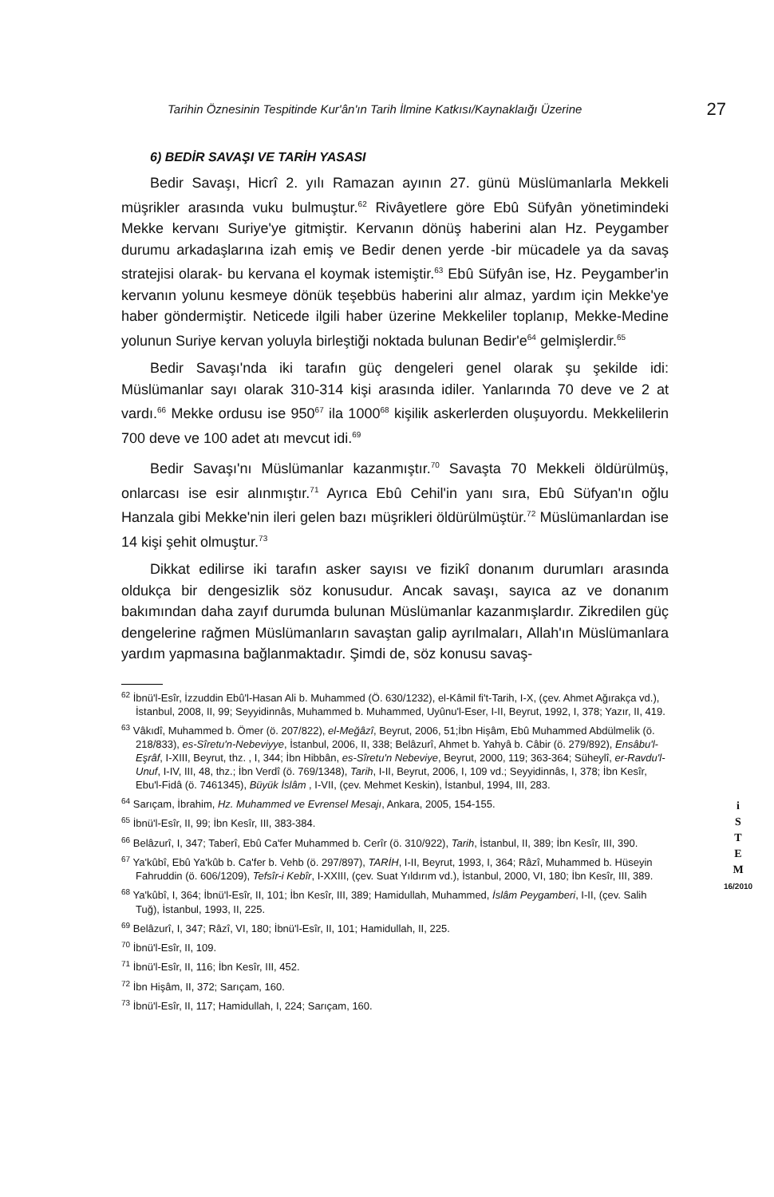Tarihin Öznesinin Tespitinde Kur'ân'ın Tarih İlmine Katkısı/Kaynaklaığı Üzerine 27
6) BEDİR SAVAŞI VE TARİH YASASI
Bedir Savaşı, Hicrî 2. yılı Ramazan ayının 27. günü Müslümanlarla Mekkeli müşrikler arasında vuku bulmuştur.<sup>62</sup> Rivâyetlere göre Ebû Süfyân yönetimindeki Mekke kervanı Suriye'ye gitmiştir. Kervanın dönüş haberini alan Hz. Peygamber durumu arkadaşlarına izah emiş ve Bedir denen yerde -bir mücadele ya da savaş stratejisi olarak- bu kervana el koymak istemiştir.<sup>63</sup> Ebû Süfyân ise, Hz. Peygamber'in kervanın yolunu kesmeye dönük teşebbüs haberini alır almaz, yardım için Mekke'ye haber göndermiştir. Neticede ilgili haber üzerine Mekkeliler toplanıp, Mekke-Medine yolunun Suriye kervan yoluyla birleştiği noktada bulunan Bedir'e<sup>64</sup> gelmişlerdir.<sup>65</sup>
Bedir Savaşı'nda iki tarafın güç dengeleri genel olarak şu şekilde idi: Müslümanlar sayı olarak 310-314 kişi arasında idiler. Yanlarında 70 deve ve 2 at vardı.<sup>66</sup> Mekke ordusu ise 950<sup>67</sup> ila 1000<sup>68</sup> kişilik askerlerden oluşuyordu. Mekkelilerin 700 deve ve 100 adet atı mevcut idi.<sup>69</sup>
Bedir Savaşı'nı Müslümanlar kazanmıştır.<sup>70</sup> Savaşta 70 Mekkeli öldürülmüş, onlarcası ise esir alınmıştır.<sup>71</sup> Ayrıca Ebû Cehil'in yanı sıra, Ebû Süfyan'ın oğlu Hanzala gibi Mekke'nin ileri gelen bazı müşrikleri öldürülmüştür.<sup>72</sup> Müslümanlardan ise 14 kişi şehit olmuştur.<sup>73</sup>
Dikkat edilirse iki tarafın asker sayısı ve fizikî donanım durumları arasında oldukça bir dengesizlik söz konusudur. Ancak savaşı, sayıca az ve donanım bakımından daha zayıf durumda bulunan Müslümanlar kazanmışlardır. Zikredilen güç dengelerine rağmen Müslümanların savaştan galip ayrılmaları, Allah'ın Müslümanlara yardım yapmasına bağlanmaktadır. Şimdi de, söz konusu savaş-
<sup>62</sup> İbnü'l-Esîr, İzzuddin Ebû'l-Hasan Ali b. Muhammed (Ö. 630/1232), el-Kâmil fi't-Tarih, I-X, (çev. Ahmet Ağırakça vd.), İstanbul, 2008, II, 99; Seyyidinnâs, Muhammed b. Muhammed, Uyûnu'l-Eser, I-II, Beyrut, 1992, I, 378; Yazır, II, 419.
<sup>63</sup> Vâkıdî, Muhammed b. Ömer (ö. 207/822), el-Meğâzî, Beyrut, 2006, 51;İbn Hişâm, Ebû Muhammed Abdülmelik (ö. 218/833), es-Sîretu'n-Nebeviyye, İstanbul, 2006, II, 338; Belâzurî, Ahmet b. Yahyâ b. Câbir (ö. 279/892), Ensâbu'l-Eşrâf, I-XIII, Beyrut, thz. , I, 344; İbn Hibbân, es-Sîretu'n Nebeviye, Beyrut, 2000, 119; 363-364; Süheylî, er-Ravdu'l-Unuf, I-IV, III, 48, thz.; İbn Verdî (ö. 769/1348), Tarih, I-II, Beyrut, 2006, I, 109 vd.; Seyyidinnâs, I, 378; İbn Kesîr, Ebu'l-Fidâ (ö. 7461345), Büyük İslâm , I-VII, (çev. Mehmet Keskin), İstanbul, 1994, III, 283.
<sup>64</sup> Sarıçam, İbrahim, Hz. Muhammed ve Evrensel Mesajı, Ankara, 2005, 154-155.
<sup>65</sup> İbnü'l-Esîr, II, 99; İbn Kesîr, III, 383-384.
<sup>66</sup> Belâzurî, I, 347; Taberî, Ebû Ca'fer Muhammed b. Cerîr (ö. 310/922), Tarih, İstanbul, II, 389; İbn Kesîr, III, 390.
<sup>67</sup> Ya'kûbî, Ebû Ya'kûb b. Ca'fer b. Vehb (ö. 297/897), TARİH, I-II, Beyrut, 1993, I, 364; Râzî, Muhammed b. Hüseyin Fahruddin (ö. 606/1209), Tefsîr-i Kebîr, I-XXIII, (çev. Suat Yıldırım vd.), İstanbul, 2000, VI, 180; İbn Kesîr, III, 389.
<sup>68</sup> Ya'kûbî, I, 364; İbnü'l-Esîr, II, 101; İbn Kesîr, III, 389; Hamidullah, Muhammed, İslâm Peygamberi, I-II, (çev. Salih Tuğ), İstanbul, 1993, II, 225.
<sup>69</sup> Belâzurî, I, 347; Râzî, VI, 180; İbnü'l-Esîr, II, 101; Hamidullah, II, 225.
<sup>70</sup> İbnü'l-Esîr, II, 109.
<sup>71</sup> İbnü'l-Esîr, II, 116; İbn Kesîr, III, 452.
<sup>72</sup> İbn Hişâm, II, 372; Sarıçam, 160.
<sup>73</sup> İbnü'l-Esîr, II, 117; Hamidullah, I, 224; Sarıçam, 160.
i
S
T
E
M
16/2010